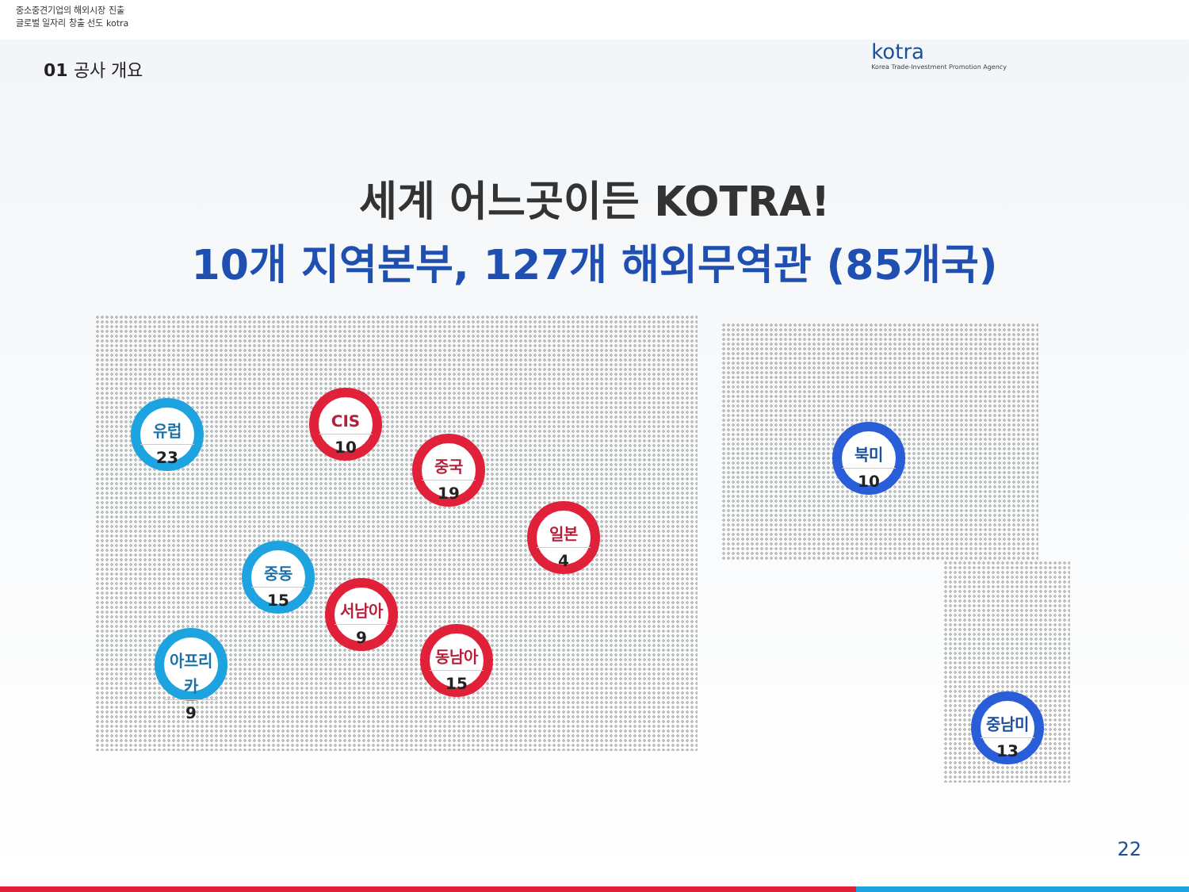중소중견기업의 해외시장 진출
글로벌 일자리 창출 선도 kotra
01 공사 개요
kotra
Korea Trade-Investment Promotion Agency
세계 어느곳이든 KOTRA!
10개 지역본부, 127개 해외무역관 (85개국)
유럽
23
CIS
10
중국
19
일본
4
중동
15
서남아
9
아프리카
9
동남아
15
북미
10
중남미
13
22